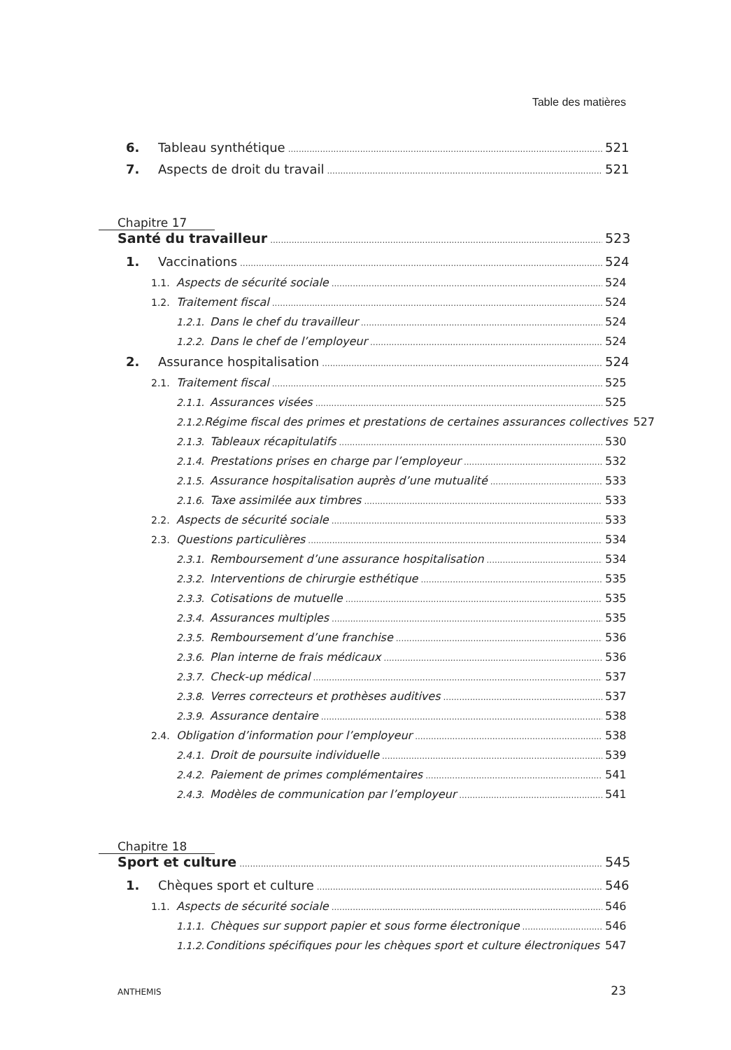Table des matières
6. Tableau synthétique 521
7. Aspects de droit du travail 521
Chapitre 17
Santé du travailleur 523
1. Vaccinations 524
1.1. Aspects de sécurité sociale 524
1.2. Traitement fiscal 524
1.2.1. Dans le chef du travailleur 524
1.2.2. Dans le chef de l’employeur 524
2. Assurance hospitalisation 524
2.1. Traitement fiscal 525
2.1.1. Assurances visées 525
2.1.2. Régime fiscal des primes et prestations de certaines assurances collectives 527
2.1.3. Tableaux récapitulatifs 530
2.1.4. Prestations prises en charge par l’employeur 532
2.1.5. Assurance hospitalisation auprès d’une mutualité 533
2.1.6. Taxe assimilée aux timbres 533
2.2. Aspects de sécurité sociale 533
2.3. Questions particulières 534
2.3.1. Remboursement d’une assurance hospitalisation 534
2.3.2. Interventions de chirurgie esthétique 535
2.3.3. Cotisations de mutuelle 535
2.3.4. Assurances multiples 535
2.3.5. Remboursement d’une franchise 536
2.3.6. Plan interne de frais médicaux 536
2.3.7. Check-up médical 537
2.3.8. Verres correcteurs et prothèses auditives 537
2.3.9. Assurance dentaire 538
2.4. Obligation d’information pour l’employeur 538
2.4.1. Droit de poursuite individuelle 539
2.4.2. Paiement de primes complémentaires 541
2.4.3. Modèles de communication par l’employeur 541
Chapitre 18
Sport et culture 545
1. Chèques sport et culture 546
1.1. Aspects de sécurité sociale 546
1.1.1. Chèques sur support papier et sous forme électronique 546
1.1.2. Conditions spécifiques pour les chèques sport et culture électroniques 547
ANTHEMIS 23